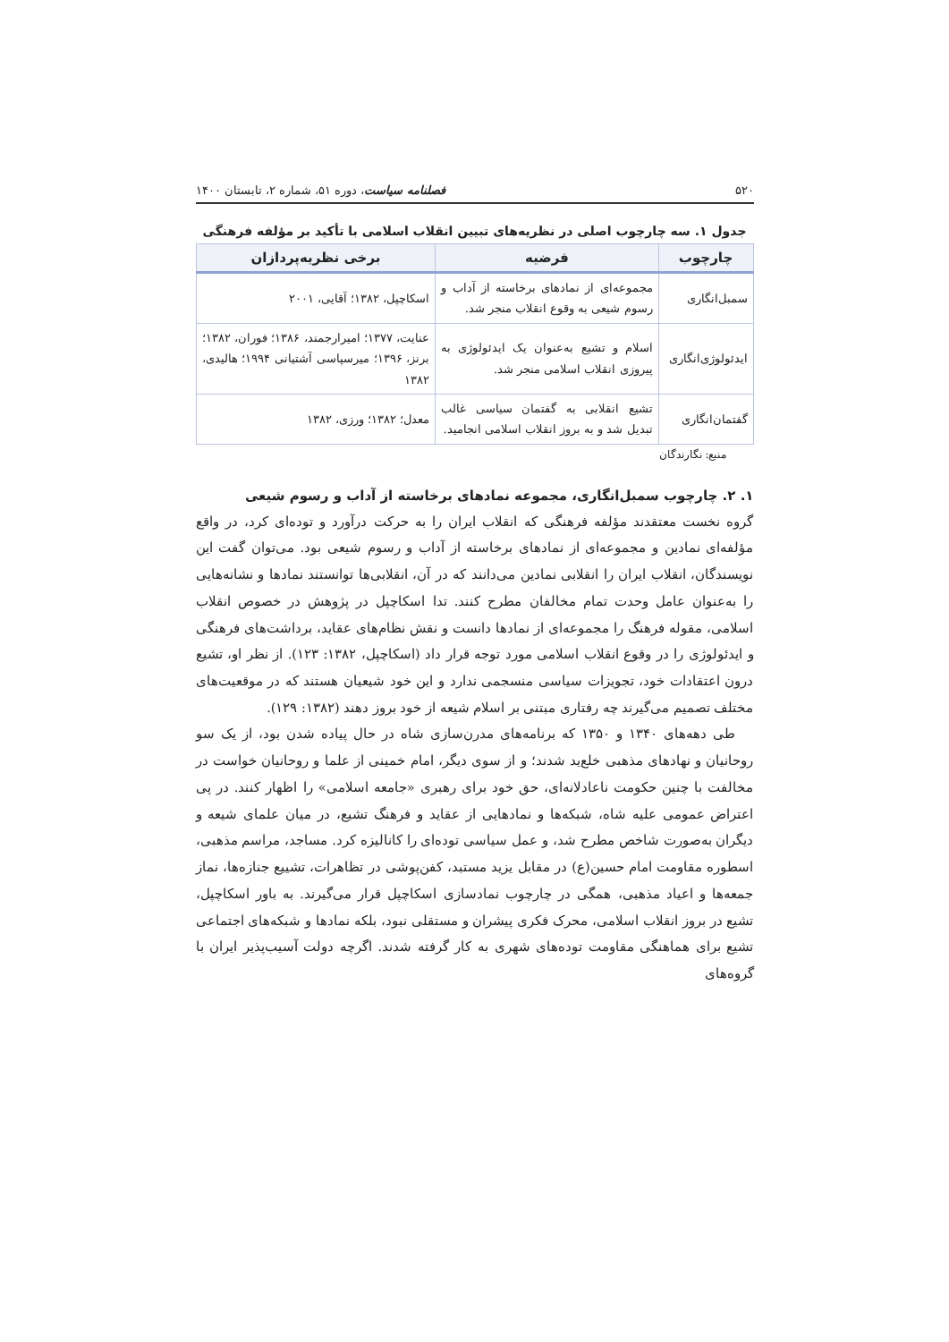۵۲۰ فصلنامه سیاست، دوره ۵۱، شماره ۲، تابستان ۱۴۰۰
جدول ۱. سه چارچوب اصلی در نظریه‌های تبیین انقلاب اسلامی با تأکید بر مؤلفه فرهنگی
| چارچوب | فرضیه | برخی نظریه‌پردازان |
| --- | --- | --- |
| سمبل‌انگاری | مجموعه‌ای از نمادهای برخاسته از آداب و رسوم شیعی به وقوع انقلاب منجر شد. | اسکاچپل، ۱۳۸۲؛ آقایی، ۲۰۰۱ |
| ایدئولوژی‌انگاری | اسلام و تشیع به‌عنوان یک ایدئولوژی به پیروزی انقلاب اسلامی منجر شد. | عنایت، ۱۳۷۷؛ امیرارجمند، ۱۳۸۶؛ فوران، ۱۳۸۲؛ برنز، ۱۳۹۶؛ میرسپاسی آشتیانی ۱۹۹۴؛ هالیدی، ۱۳۸۲ |
| گفتمان‌انگاری | تشیع انقلابی به گفتمان سیاسی غالب تبدیل شد و به بروز انقلاب اسلامی انجامید. | معدل؛ ۱۳۸۲؛ ورزی، ۱۳۸۲ |
منبع: نگارندگان
۱. ۲. چارچوب سمبل‌انگاری، مجموعه نمادهای برخاسته از آداب و رسوم شیعی
گروه نخست معتقدند مؤلفه فرهنگی که انقلاب ایران را به حرکت درآورد و توده‌ای کرد، در واقع مؤلفه‌ای نمادین و مجموعه‌ای از نمادهای برخاسته از آداب و رسوم شیعی بود. می‌توان گفت این نویسندگان، انقلاب ایران را انقلابی نمادین می‌دانند که در آن، انقلابی‌ها توانستند نمادها و نشانه‌هایی را به‌عنوان عامل وحدت تمام مخالفان مطرح کنند. تدا اسکاچپل در پژوهش در خصوص انقلاب اسلامی، مقوله فرهنگ را مجموعه‌ای از نمادها دانست و نقش نظام‌های عقاید، برداشت‌های فرهنگی و ایدئولوژی را در وقوع انقلاب اسلامی مورد توجه قرار داد (اسکاچپل، ۱۳۸۲: ۱۲۳). از نظر او، تشیع درون اعتقادات خود، تجویزات سیاسی منسجمی ندارد و این خود شیعیان هستند که در موقعیت‌های مختلف تصمیم می‌گیرند چه رفتاری مبتنی بر اسلام شیعه از خود بروز دهند (۱۳۸۲: ۱۲۹).
طی دهه‌های ۱۳۴۰ و ۱۳۵۰ که برنامه‌های مدرن‌سازی شاه در حال پیاده شدن بود، از یک سو روحانیان و نهادهای مذهبی خلع‌ید شدند؛ و از سوی دیگر، امام خمینی از علما و روحانیان خواست در مخالفت با چنین حکومت ناعادلانه‌ای، حق خود برای رهبری «جامعه اسلامی» را اظهار کنند. در پی اعتراض عمومی علیه شاه، شبکه‌ها و نمادهایی از عقاید و فرهنگ تشیع، در میان علمای شیعه و دیگران به‌صورت شاخص مطرح شد، و عمل سیاسی توده‌ای را کانالیزه کرد. مساجد، مراسم مذهبی، اسطوره مقاومت امام حسین(ع) در مقابل یزید مستبد، کفن‌پوشی در تظاهرات، تشییع جنازه‌ها، نماز جمعه‌ها و اعیاد مذهبی، همگی در چارچوب نمادسازی اسکاچپل قرار می‌گیرند. به باور اسکاچپل، تشیع در بروز انقلاب اسلامی، محرک فکری پیشران و مستقلی نبود، بلکه نمادها و شبکه‌های اجتماعی تشیع برای هماهنگی مقاومت توده‌های شهری به کار گرفته شدند. اگرچه دولت آسیب‌پذیر ایران با گروه‌های